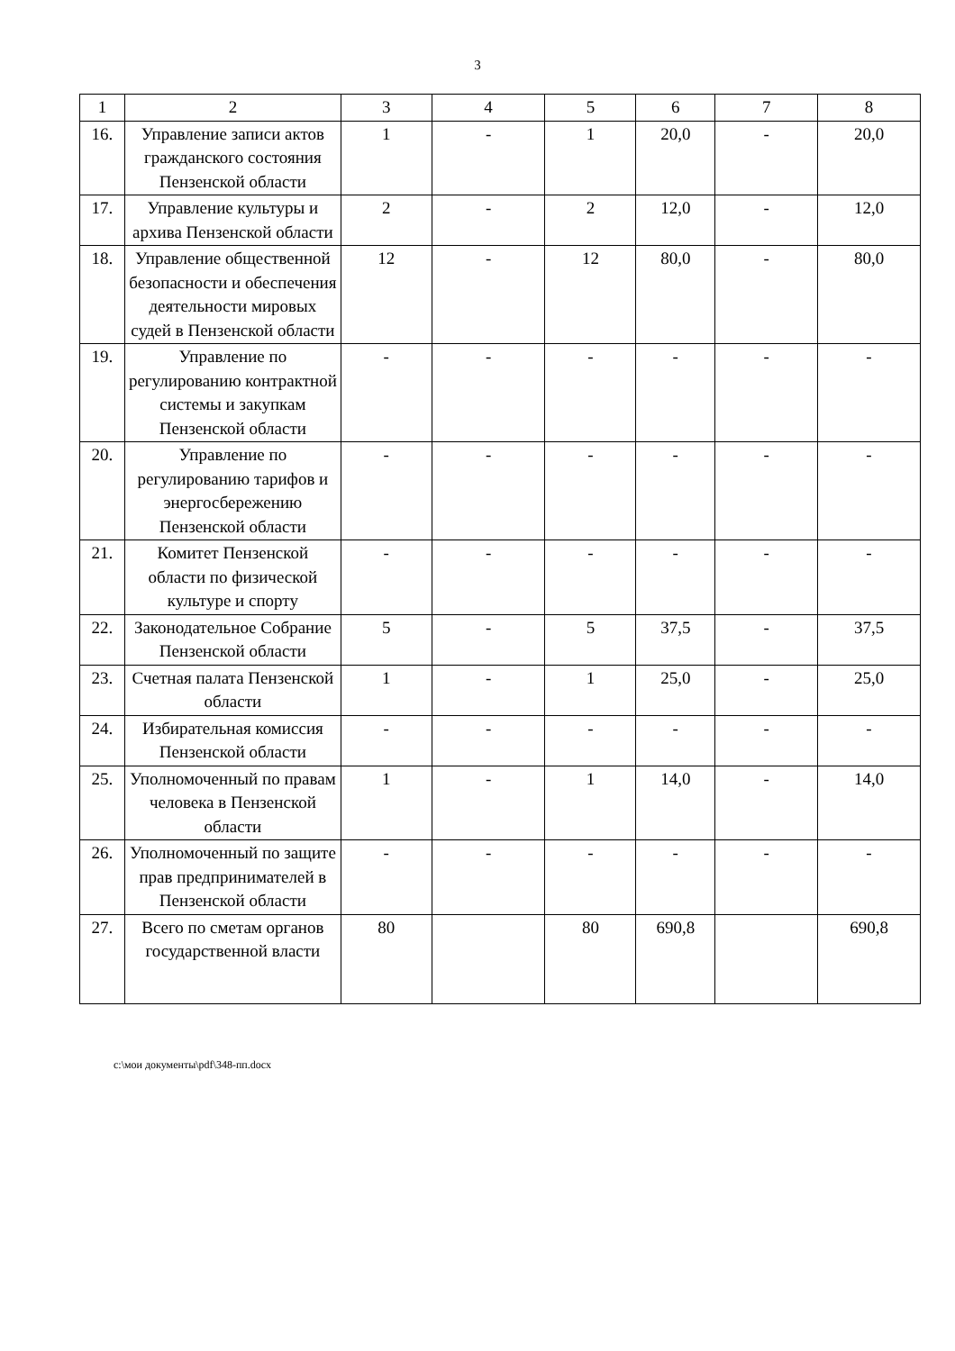3
| 1 | 2 | 3 | 4 | 5 | 6 | 7 | 8 |
| --- | --- | --- | --- | --- | --- | --- | --- |
| 16. | Управление записи актов гражданского состояния Пензенской области | 1 | - | 1 | 20,0 | - | 20,0 |
| 17. | Управление культуры и архива Пензенской области | 2 | - | 2 | 12,0 | - | 12,0 |
| 18. | Управление общественной безопасности и обеспечения деятельности мировых судей в Пензенской области | 12 | - | 12 | 80,0 | - | 80,0 |
| 19. | Управление по регулированию контрактной системы и закупкам Пензенской области | - | - | - | - | - | - |
| 20. | Управление по регулированию тарифов и энергосбережению Пензенской области | - | - | - | - | - | - |
| 21. | Комитет Пензенской области по физической культуре и спорту | - | - | - | - | - | - |
| 22. | Законодательное Собрание Пензенской области | 5 | - | 5 | 37,5 | - | 37,5 |
| 23. | Счетная палата Пензенской области | 1 | - | 1 | 25,0 | - | 25,0 |
| 24. | Избирательная комиссия Пензенской области | - | - | - | - | - | - |
| 25. | Уполномоченный по правам человека в Пензенской области | 1 | - | 1 | 14,0 | - | 14,0 |
| 26. | Уполномоченный по защите прав предпринимателей в Пензенской области | - | - | - | - | - | - |
| 27. | Всего по сметам органов государственной власти | 80 | | 80 | 690,8 | | 690,8 |
c:\мои документы\pdf\348-пп.docx